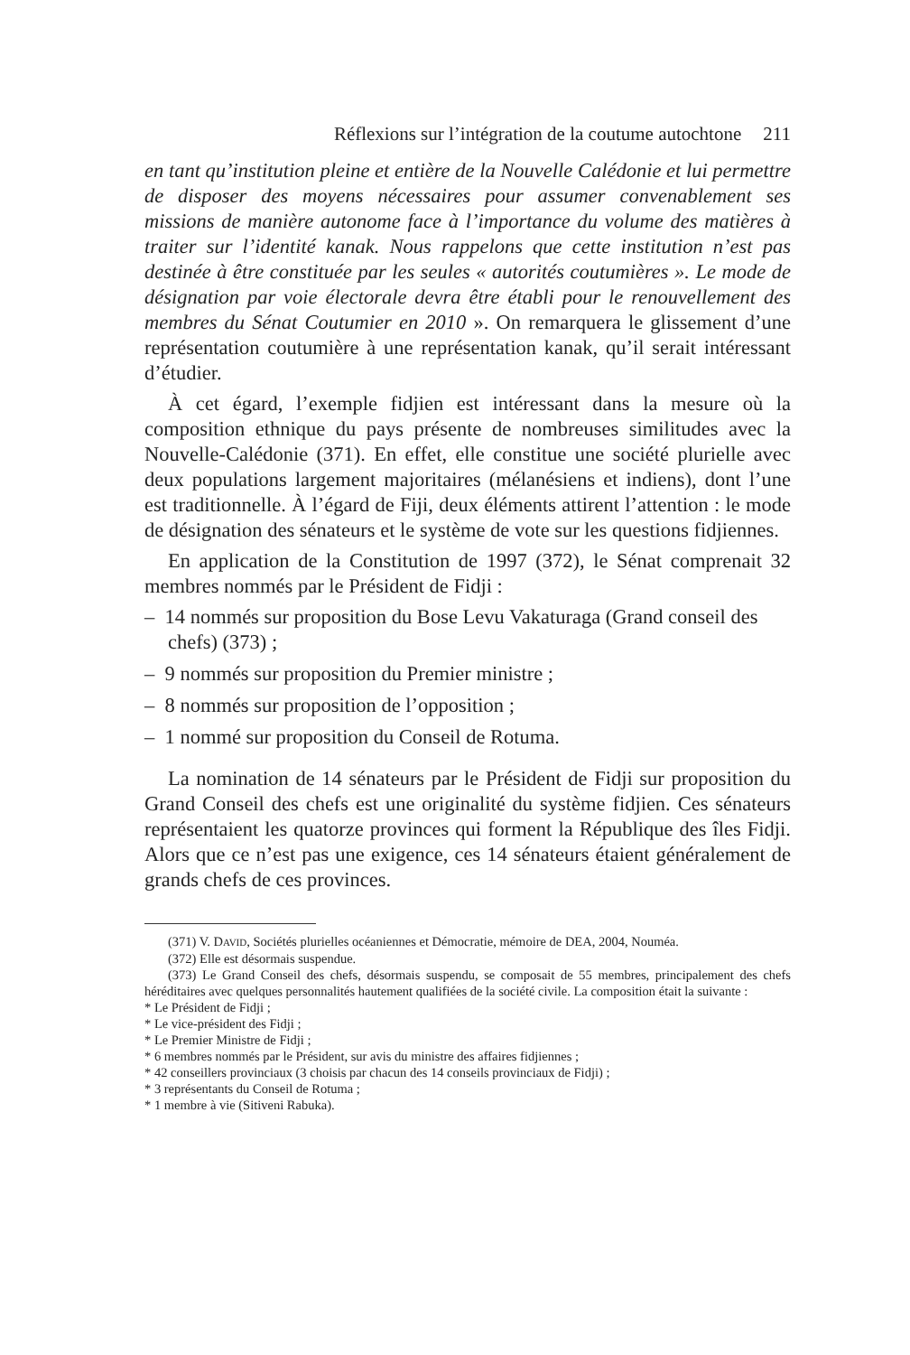Réflexions sur l’intégration de la coutume autochtone 211
en tant qu’institution pleine et entière de la Nouvelle Calédonie et lui permettre de disposer des moyens nécessaires pour assumer convenablement ses missions de manière autonome face à l’importance du volume des matières à traiter sur l’identité kanak. Nous rappelons que cette institution n’est pas destinée à être constituée par les seules « autorités coutumières ». Le mode de désignation par voie électorale devra être établi pour le renouvellement des membres du Sénat Coutumier en 2010 ». On remarquera le glissement d’une représentation coutumière à une représentation kanak, qu’il serait intéressant d’étudier.
À cet égard, l’exemple fidjien est intéressant dans la mesure où la composition ethnique du pays présente de nombreuses similitudes avec la Nouvelle-Calédonie (371). En effet, elle constitue une société plurielle avec deux populations largement majoritaires (mélanésiens et indiens), dont l’une est traditionnelle. À l’égard de Fiji, deux éléments attirent l’attention : le mode de désignation des sénateurs et le système de vote sur les questions fidjiennes.
En application de la Constitution de 1997 (372), le Sénat comprenait 32 membres nommés par le Président de Fidji :
– 14 nommés sur proposition du Bose Levu Vakaturaga (Grand conseil des chefs) (373) ;
– 9 nommés sur proposition du Premier ministre ;
– 8 nommés sur proposition de l’opposition ;
– 1 nommé sur proposition du Conseil de Rotuma.
La nomination de 14 sénateurs par le Président de Fidji sur proposition du Grand Conseil des chefs est une originalité du système fidjien. Ces sénateurs représentaient les quatorze provinces qui forment la République des îles Fidji. Alors que ce n’est pas une exigence, ces 14 sénateurs étaient généralement de grands chefs de ces provinces.
(371) V. DAVID, Sociétés plurielles océaniennes et Démocratie, mémoire de DEA, 2004, Nouméa.
(372) Elle est désormais suspendue.
(373) Le Grand Conseil des chefs, désormais suspendu, se composait de 55 membres, principalement des chefs héréditaires avec quelques personnalités hautement qualifiées de la société civile. La composition était la suivante :
* Le Président de Fidji ;
* Le vice-président des Fidji ;
* Le Premier Ministre de Fidji ;
* 6 membres nommés par le Président, sur avis du ministre des affaires fidjiennes ;
* 42 conseillers provinciaux (3 choisis par chacun des 14 conseils provinciaux de Fidji) ;
* 3 représentants du Conseil de Rotuma ;
* 1 membre à vie (Sitiveni Rabuka).